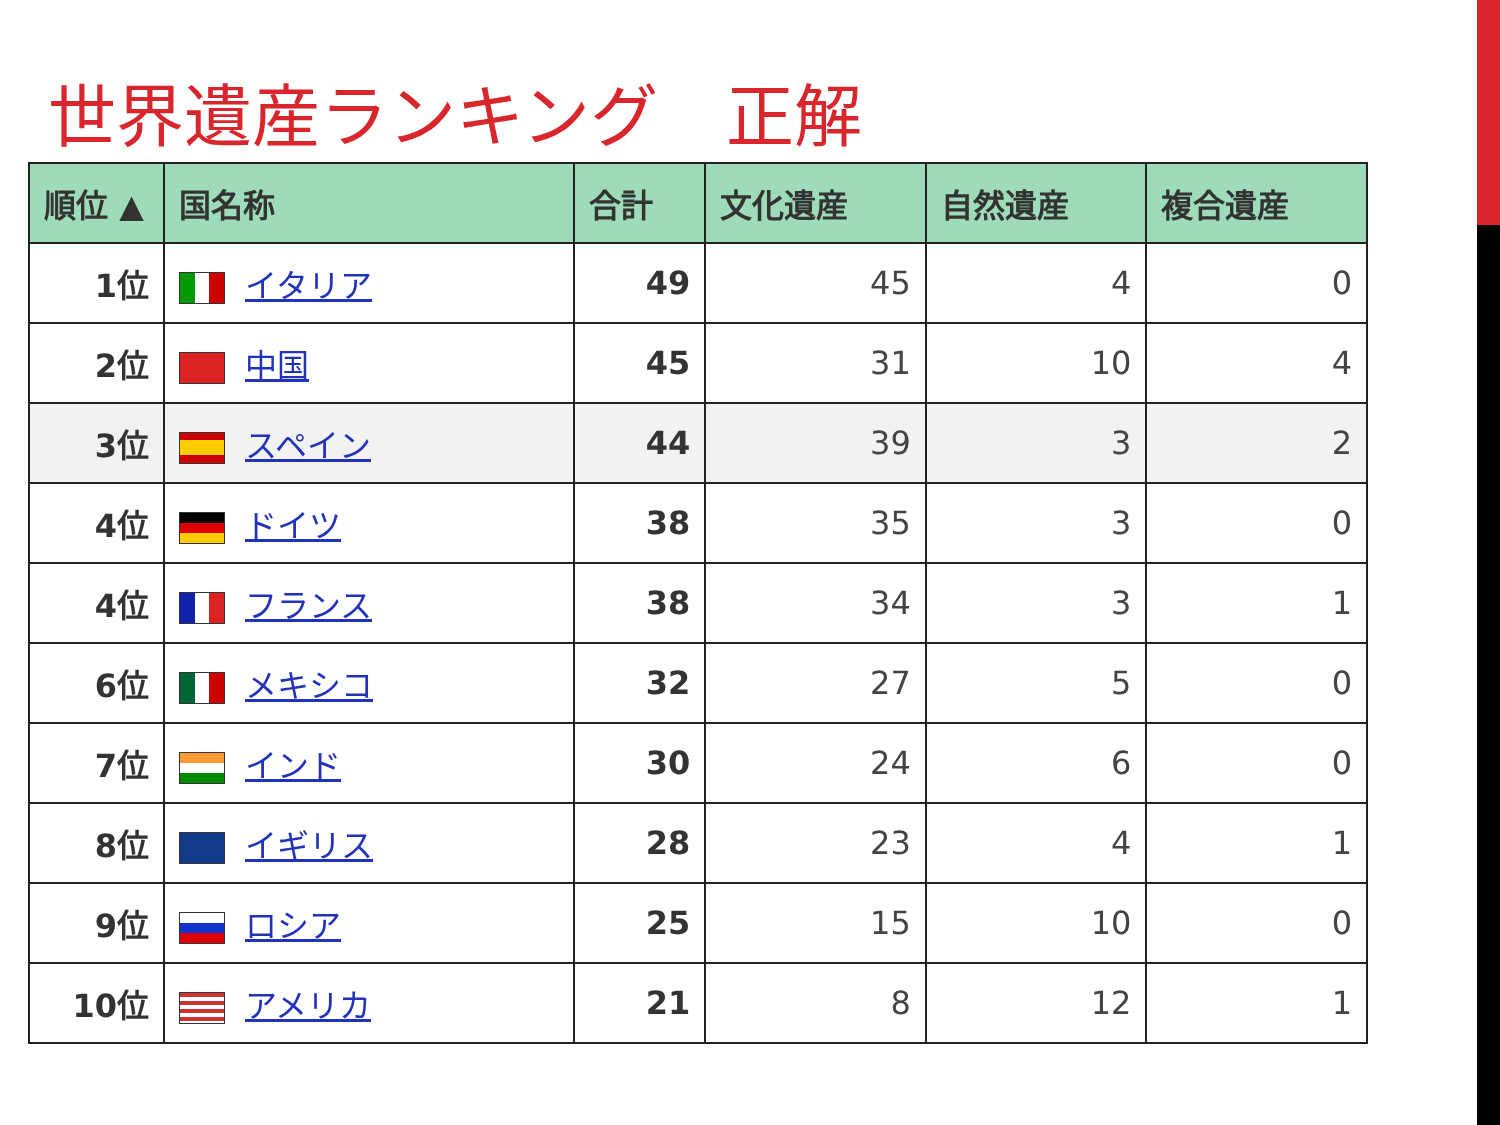世界遺産ランキング　正解
| 順位 ▲ | 国名称 | 合計 | 文化遺産 | 自然遺産 | 複合遺産 |
| --- | --- | --- | --- | --- | --- |
| 1位 | イタリア | 49 | 45 | 4 | 0 |
| 2位 | 中国 | 45 | 31 | 10 | 4 |
| 3位 | スペイン | 44 | 39 | 3 | 2 |
| 4位 | ドイツ | 38 | 35 | 3 | 0 |
| 4位 | フランス | 38 | 34 | 3 | 1 |
| 6位 | メキシコ | 32 | 27 | 5 | 0 |
| 7位 | インド | 30 | 24 | 6 | 0 |
| 8位 | イギリス | 28 | 23 | 4 | 1 |
| 9位 | ロシア | 25 | 15 | 10 | 0 |
| 10位 | アメリカ | 21 | 8 | 12 | 1 |